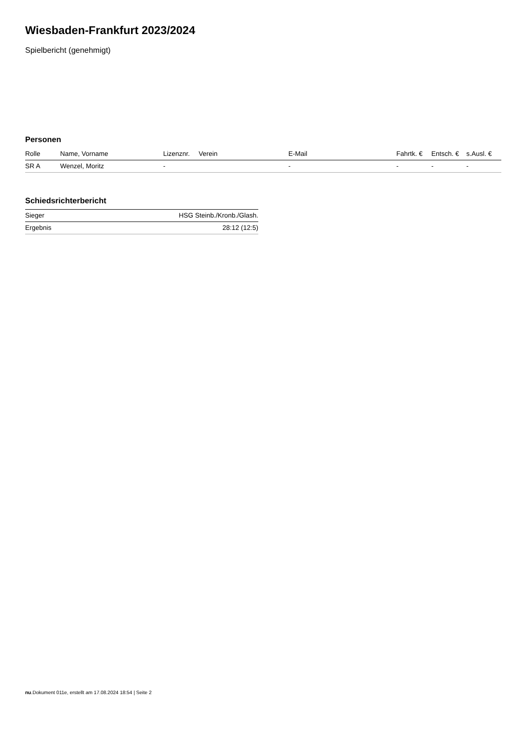Wiesbaden-Frankfurt 2023/2024
Spielbericht (genehmigt)
Personen
| Rolle | Name, Vorname | Lizenznr. | Verein | E-Mail | Fahrtk. € | Entsch. € | s.Ausl. € |
| --- | --- | --- | --- | --- | --- | --- | --- |
| SR A | Wenzel, Moritz | - | | - | - | - | - |
Schiedsrichterbericht
| Sieger | HSG Steinb./Kronb./Glash. |
| Ergebnis | 28:12 (12:5) |
nu.Dokument 011e, erstellt am 17.08.2024 18:54 | Seite 2